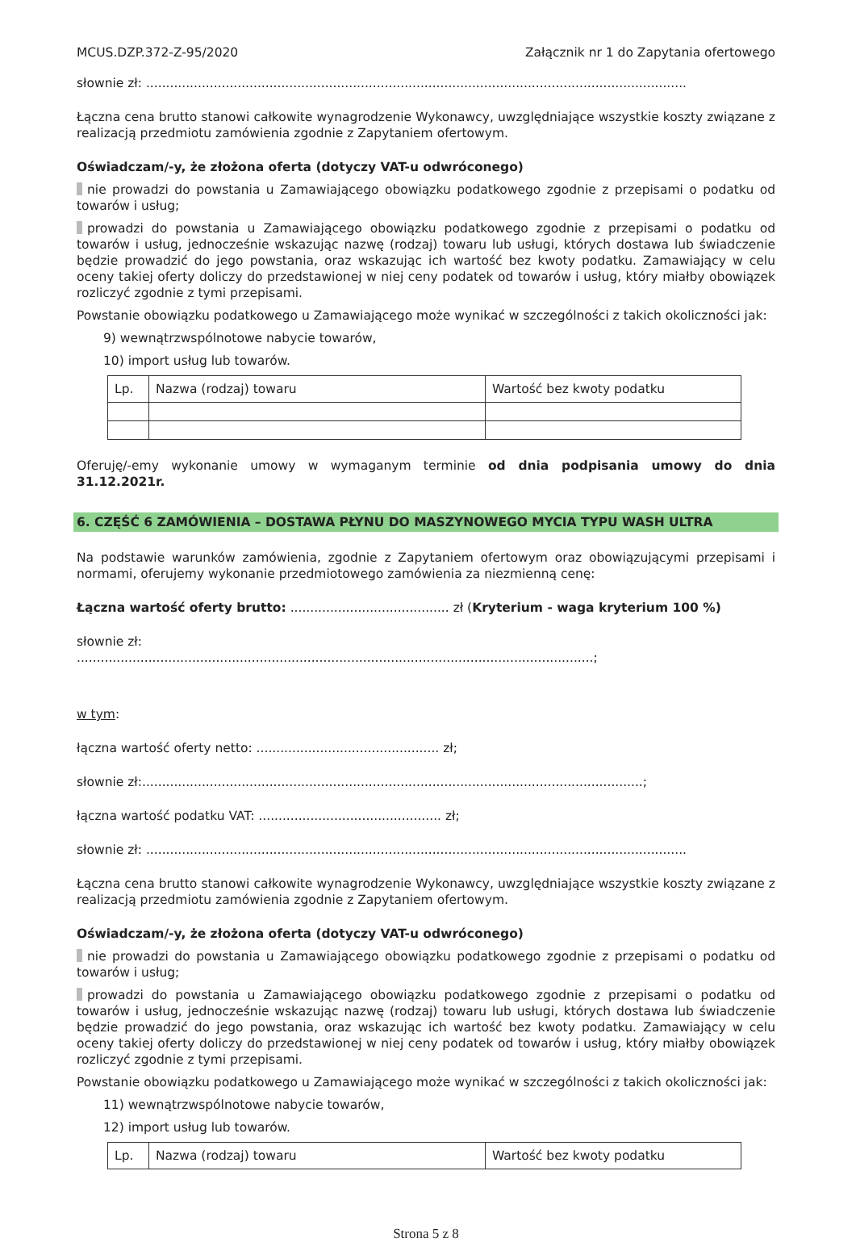MCUS.DZP.372-Z-95/2020 Załącznik nr 1 do Zapytania ofertowego
słownie zł: ........................................................................................................................................
Łączna cena brutto stanowi całkowite wynagrodzenie Wykonawcy, uwzględniające wszystkie koszty związane z realizacją przedmiotu zamówienia zgodnie z Zapytaniem ofertowym.
Oświadczam/-y, że złożona oferta (dotyczy VAT-u odwróconego)
nie prowadzi do powstania u Zamawiającego obowiązku podatkowego zgodnie z przepisami o podatku od towarów i usług;
prowadzi do powstania u Zamawiającego obowiązku podatkowego zgodnie z przepisami o podatku od towarów i usług, jednocześnie wskazując nazwę (rodzaj) towaru lub usługi, których dostawa lub świadczenie będzie prowadzić do jego powstania, oraz wskazując ich wartość bez kwoty podatku. Zamawiający w celu oceny takiej oferty doliczy do przedstawionej w niej ceny podatek od towarów i usług, który miałby obowiązek rozliczyć zgodnie z tymi przepisami.
Powstanie obowiązku podatkowego u Zamawiającego może wynikać w szczególności z takich okoliczności jak:
9) wewnątrzwspólnotowe nabycie towarów,
10) import usług lub towarów.
| Lp. | Nazwa (rodzaj) towaru | Wartość bez kwoty podatku |
Oferuję/-emy wykonanie umowy w wymaganym terminie od dnia podpisania umowy do dnia 31.12.2021r.
6. CZĘŚĆ 6 ZAMÓWIENIA – DOSTAWA PŁYNU DO MASZYNOWEGO MYCIA TYPU WASH ULTRA
Na podstawie warunków zamówienia, zgodnie z Zapytaniem ofertowym oraz obowiązującymi przepisami i normami, oferujemy wykonanie przedmiotowego zamówienia za niezmienną cenę:
Łączna wartość oferty brutto: ........................................ zł (Kryterium - waga kryterium 100 %)
słownie zł:
..................................................................................................................................;
w tym:
łączna wartość oferty netto: .............................................. zł;
słownie zł:..............................................................................................................................;
łączna wartość podatku VAT: .............................................. zł;
słownie zł: ........................................................................................................................................
Łączna cena brutto stanowi całkowite wynagrodzenie Wykonawcy, uwzględniające wszystkie koszty związane z realizacją przedmiotu zamówienia zgodnie z Zapytaniem ofertowym.
Oświadczam/-y, że złożona oferta (dotyczy VAT-u odwróconego)
nie prowadzi do powstania u Zamawiającego obowiązku podatkowego zgodnie z przepisami o podatku od towarów i usług;
prowadzi do powstania u Zamawiającego obowiązku podatkowego zgodnie z przepisami o podatku od towarów i usług, jednocześnie wskazując nazwę (rodzaj) towaru lub usługi, których dostawa lub świadczenie będzie prowadzić do jego powstania, oraz wskazując ich wartość bez kwoty podatku. Zamawiający w celu oceny takiej oferty doliczy do przedstawionej w niej ceny podatek od towarów i usług, który miałby obowiązek rozliczyć zgodnie z tymi przepisami.
Powstanie obowiązku podatkowego u Zamawiającego może wynikać w szczególności z takich okoliczności jak:
11) wewnątrzwspólnotowe nabycie towarów,
12) import usług lub towarów.
| Lp. | Nazwa (rodzaj) towaru | Wartość bez kwoty podatku |
Strona 5 z 8